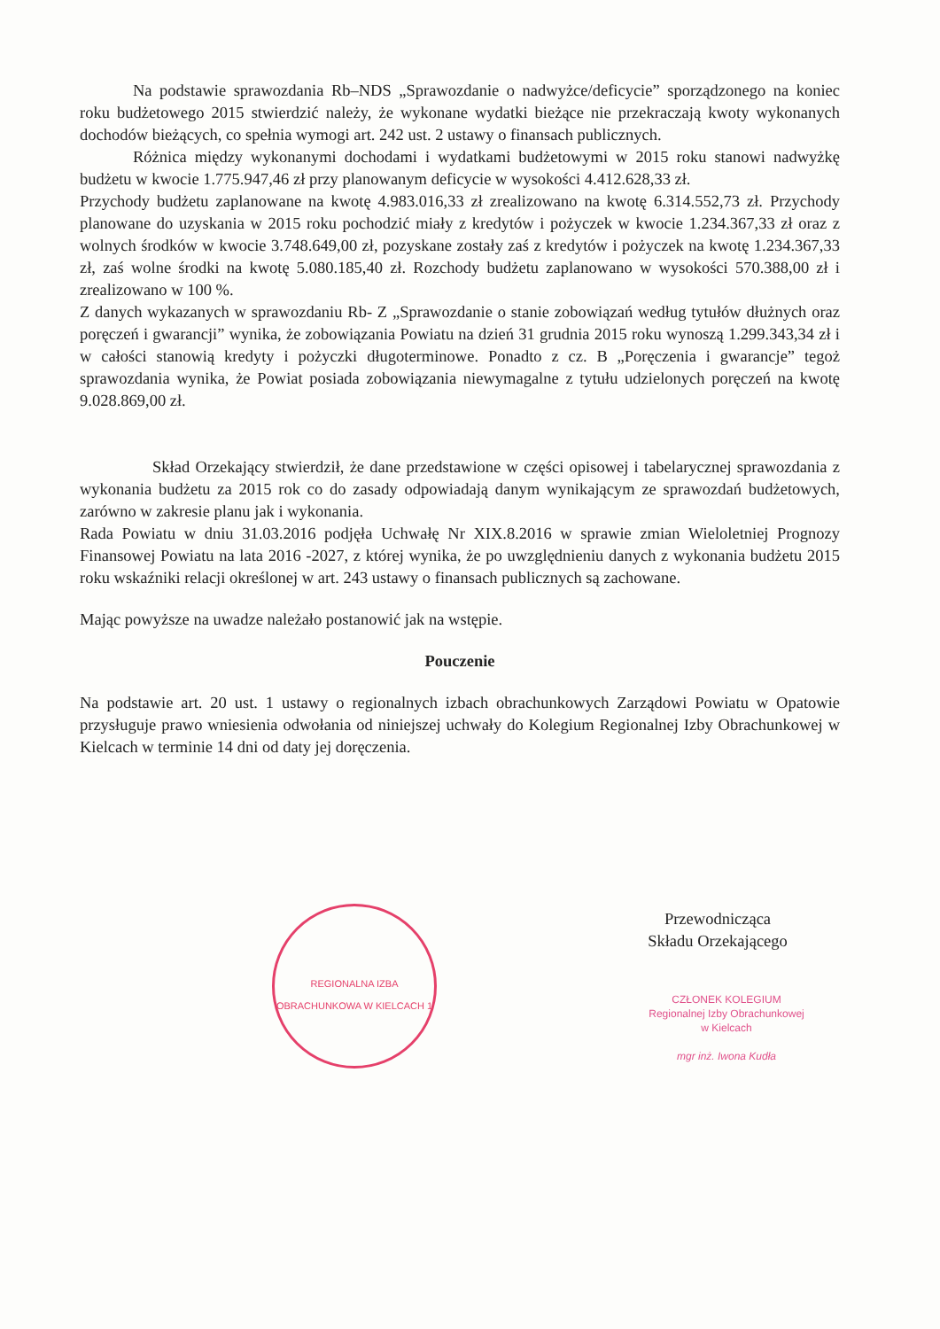Na podstawie sprawozdania Rb–NDS „Sprawozdanie o nadwyżce/deficycie” sporządzonego na koniec roku budżetowego 2015 stwierdzić należy, że wykonane wydatki bieżące nie przekraczają kwoty wykonanych dochodów bieżących, co spełnia wymogi art. 242 ust. 2 ustawy o finansach publicznych.
Różnica między wykonanymi dochodami i wydatkami budżetowymi w 2015 roku stanowi nadwyżkę budżetu w kwocie 1.775.947,46 zł przy planowanym deficycie w wysokości 4.412.628,33 zł.
Przychody budżetu zaplanowane na kwotę 4.983.016,33 zł zrealizowano na kwotę 6.314.552,73 zł. Przychody planowane do uzyskania w 2015 roku pochodzić miały z kredytów i pożyczek w kwocie 1.234.367,33 zł oraz z wolnych środków w kwocie 3.748.649,00 zł, pozyskane zostały zaś z kredytów i pożyczek na kwotę 1.234.367,33 zł, zaś wolne środki na kwotę 5.080.185,40 zł. Rozchody budżetu zaplanowano w wysokości 570.388,00 zł i zrealizowano w 100 %.
Z danych wykazanych w sprawozdaniu Rb- Z „Sprawozdanie o stanie zobowiązań według tytułów dłużnych oraz poręczeń i gwarancji” wynika, że zobowiązania Powiatu na dzień 31 grudnia 2015 roku wynoszą 1.299.343,34 zł i w całości stanowią kredyty i pożyczki długoterminowe. Ponadto z cz. B „Poręczenia i gwarancje” tegoż sprawozdania wynika, że Powiat posiada zobowiązania niewymagalne z tytułu udzielonych poręczeń na kwotę 9.028.869,00 zł.
Skład Orzekający stwierdził, że dane przedstawione w części opisowej i tabelarycznej sprawozdania z wykonania budżetu za 2015 rok co do zasady odpowiadają danym wynikającym ze sprawozdań budżetowych, zarówno w zakresie planu jak i wykonania.
Rada Powiatu w dniu 31.03.2016 podjęła Uchwałę Nr XIX.8.2016 w sprawie zmian Wieloletniej Prognozy Finansowej Powiatu na lata 2016 -2027, z której wynika, że po uwzględnieniu danych z wykonania budżetu 2015 roku wskaźniki relacji określonej w art. 243 ustawy o finansach publicznych są zachowane.
Mając powyższe na uwadze należało postanowić jak na wstępie.
Pouczenie
Na podstawie art. 20 ust. 1 ustawy o regionalnych izbach obrachunkowych Zarządowi Powiatu w Opatowie przysługuje prawo wniesienia odwołania od niniejszej uchwały do Kolegium Regionalnej Izby Obrachunkowej w Kielcach w terminie 14 dni od daty jej doręczenia.
REGIONALNA IZBA OBRACHUNKOWA W KIELCACH 1
Przewodnicząca
Składu Orzekającego
CZŁONEK KOLEGIUM
Regionalnej Izby Obrachunkowej
w Kielcach
mgr inż. Iwona Kudła